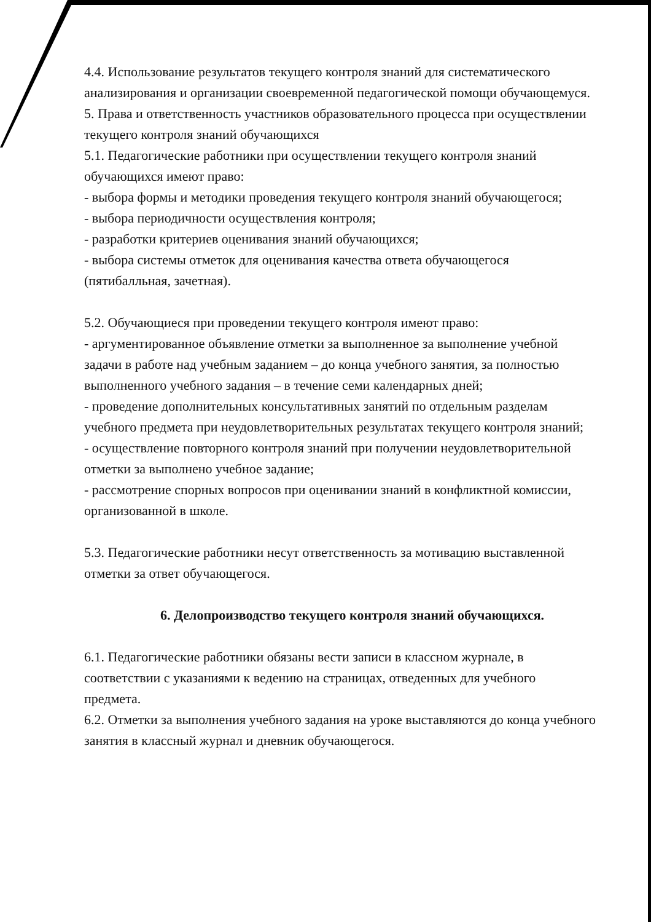4.4. Использование результатов текущего контроля знаний для систематического анализирования и организации своевременной педагогической помощи обучающемуся.
5. Права и ответственность участников образовательного процесса при осуществлении текущего контроля знаний обучающихся
5.1. Педагогические работники при осуществлении текущего контроля знаний обучающихся имеют право:
- выбора формы и методики проведения текущего контроля знаний обучающегося;
- выбора периодичности осуществления контроля;
- разработки критериев оценивания знаний обучающихся;
- выбора системы отметок для оценивания качества ответа обучающегося (пятибалльная, зачетная).
5.2. Обучающиеся при проведении текущего контроля имеют право:
- аргументированное объявление отметки за выполненное за выполнение учебной задачи в работе над учебным заданием – до конца учебного занятия, за полностью выполненного учебного задания – в течение семи календарных дней;
- проведение дополнительных консультативных занятий по отдельным разделам учебного предмета при неудовлетворительных результатах текущего контроля знаний;
- осуществление повторного контроля знаний при получении неудовлетворительной отметки за выполнено учебное задание;
- рассмотрение спорных вопросов при оценивании знаний в конфликтной комиссии, организованной в школе.
5.3. Педагогические работники несут ответственность за мотивацию выставленной отметки за ответ обучающегося.
6. Делопроизводство текущего контроля знаний обучающихся.
6.1. Педагогические работники обязаны вести записи в классном журнале, в соответствии с указаниями к ведению на страницах, отведенных для учебного предмета.
6.2. Отметки за выполнения учебного задания на уроке выставляются до конца учебного занятия в классный журнал и дневник обучающегося.